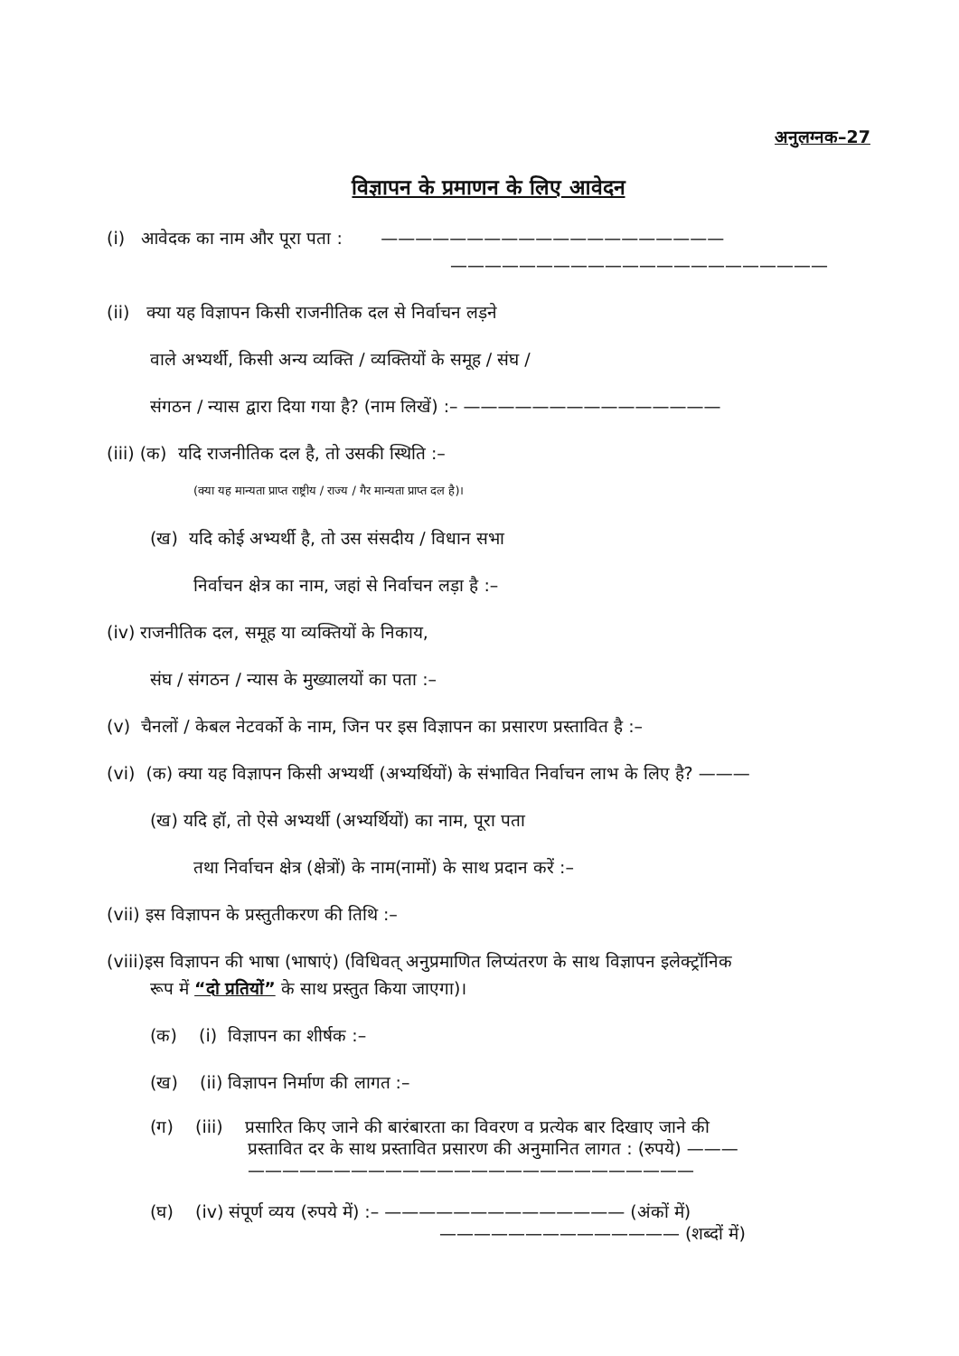अनुलग्नक–27
विज्ञापन के प्रमाणन के लिए आवेदन
(i) आवेदक का नाम और पूरा पता : ————————————————————
——————————————————————
(ii) क्या यह विज्ञापन किसी राजनीतिक दल से निर्वाचन लड़ने
वाले अभ्यर्थी, किसी अन्य व्यक्ति / व्यक्तियों के समूह / संघ /
संगठन / न्यास द्वारा दिया गया है? (नाम लिखें) :– ———————————————
(iii) (क) यदि राजनीतिक दल है, तो उसकी स्थिति :–
(क्या यह मान्यता प्राप्त राष्ट्रीय / राज्य / गैर मान्यता प्राप्त दल है)।
(ख) यदि कोई अभ्यर्थी है, तो उस संसदीय / विधान सभा
निर्वाचन क्षेत्र का नाम, जहां से निर्वाचन लड़ा है :–
(iv) राजनीतिक दल, समूह या व्यक्तियों के निकाय,
संघ / संगठन / न्यास के मुख्यालयों का पता :–
(v) चैनलों / केबल नेटवर्को के नाम, जिन पर इस विज्ञापन का प्रसारण प्रस्तावित है :–
(vi) (क) क्या यह विज्ञापन किसी अभ्यर्थी (अभ्यर्थियों) के संभावित निर्वाचन लाभ के लिए है? ———
(ख) यदि हॉ, तो ऐसे अभ्यर्थी (अभ्यर्थियों) का नाम, पूरा पता
तथा निर्वाचन क्षेत्र (क्षेत्रों) के नाम(नामों) के साथ प्रदान करें :–
(vii) इस विज्ञापन के प्रस्तुतीकरण की तिथि :–
(viii)इस विज्ञापन की भाषा (भाषाएं) (विधिवत् अनुप्रमाणित लिप्यंतरण के साथ विज्ञापन इलेक्ट्रॉनिक
रूप में “दो प्रतियों” के साथ प्रस्तुत किया जाएगा)।
(क) (i) विज्ञापन का शीर्षक :–
(ख) (ii) विज्ञापन निर्माण की लागत :–
(ग) (iii) प्रसारित किए जाने की बारंबारता का विवरण व प्रत्येक बार दिखाए जाने की
प्रस्तावित दर के साथ प्रस्तावित प्रसारण की अनुमानित लागत : (रुपये) ———
——————————————————————————
(घ) (iv) संपूर्ण व्यय (रुपये में) :– —————————————— (अंकों में)
—————————————— (शब्दों में)